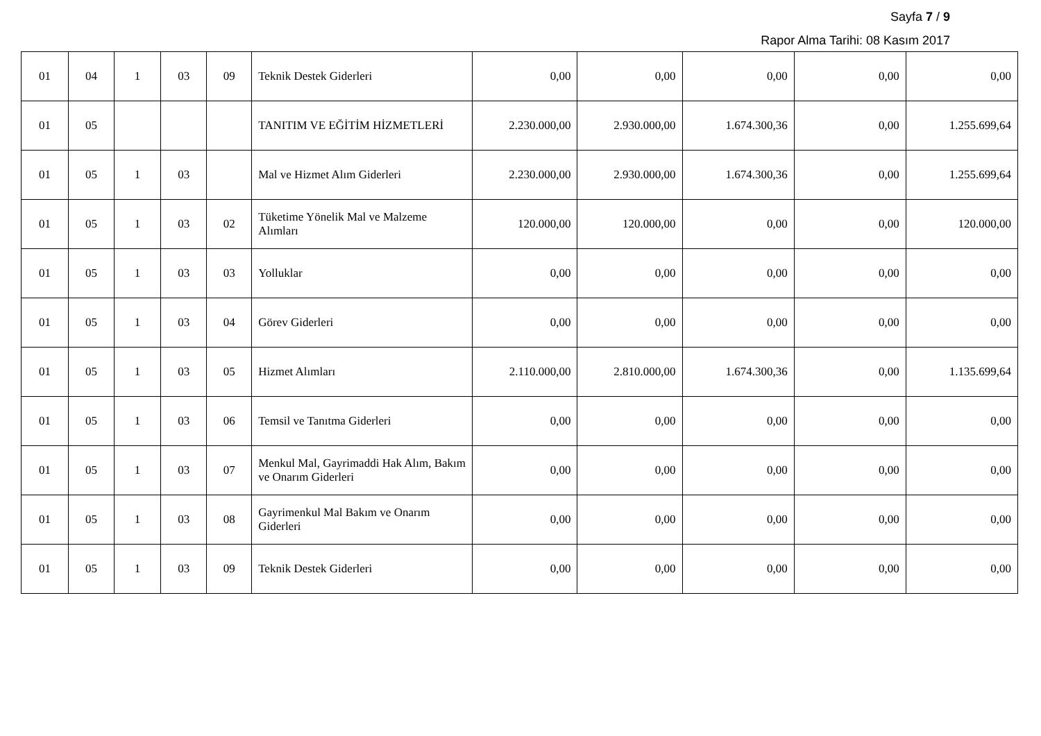Sayfa 7 / 9
Rapor Alma Tarihi: 08 Kasım 2017
| 01 | 04 | 1 | 03 | 09 | Teknik Destek Giderleri | 0,00 | 0,00 | 0,00 | 0,00 | 0,00 |
| 01 | 05 | | | | TANITIM VE EĞİTİM HİZMETLERİ | 2.230.000,00 | 2.930.000,00 | 1.674.300,36 | 0,00 | 1.255.699,64 |
| 01 | 05 | 1 | 03 | | Mal ve Hizmet Alım Giderleri | 2.230.000,00 | 2.930.000,00 | 1.674.300,36 | 0,00 | 1.255.699,64 |
| 01 | 05 | 1 | 03 | 02 | Tüketime Yönelik Mal ve Malzeme Alımları | 120.000,00 | 120.000,00 | 0,00 | 0,00 | 120.000,00 |
| 01 | 05 | 1 | 03 | 03 | Yolluklar | 0,00 | 0,00 | 0,00 | 0,00 | 0,00 |
| 01 | 05 | 1 | 03 | 04 | Görev Giderleri | 0,00 | 0,00 | 0,00 | 0,00 | 0,00 |
| 01 | 05 | 1 | 03 | 05 | Hizmet Alımları | 2.110.000,00 | 2.810.000,00 | 1.674.300,36 | 0,00 | 1.135.699,64 |
| 01 | 05 | 1 | 03 | 06 | Temsil ve Tanıtma Giderleri | 0,00 | 0,00 | 0,00 | 0,00 | 0,00 |
| 01 | 05 | 1 | 03 | 07 | Menkul Mal, Gayrimaddi Hak Alım, Bakım ve Onarım Giderleri | 0,00 | 0,00 | 0,00 | 0,00 | 0,00 |
| 01 | 05 | 1 | 03 | 08 | Gayrimenkul Mal Bakım ve Onarım Giderleri | 0,00 | 0,00 | 0,00 | 0,00 | 0,00 |
| 01 | 05 | 1 | 03 | 09 | Teknik Destek Giderleri | 0,00 | 0,00 | 0,00 | 0,00 | 0,00 |